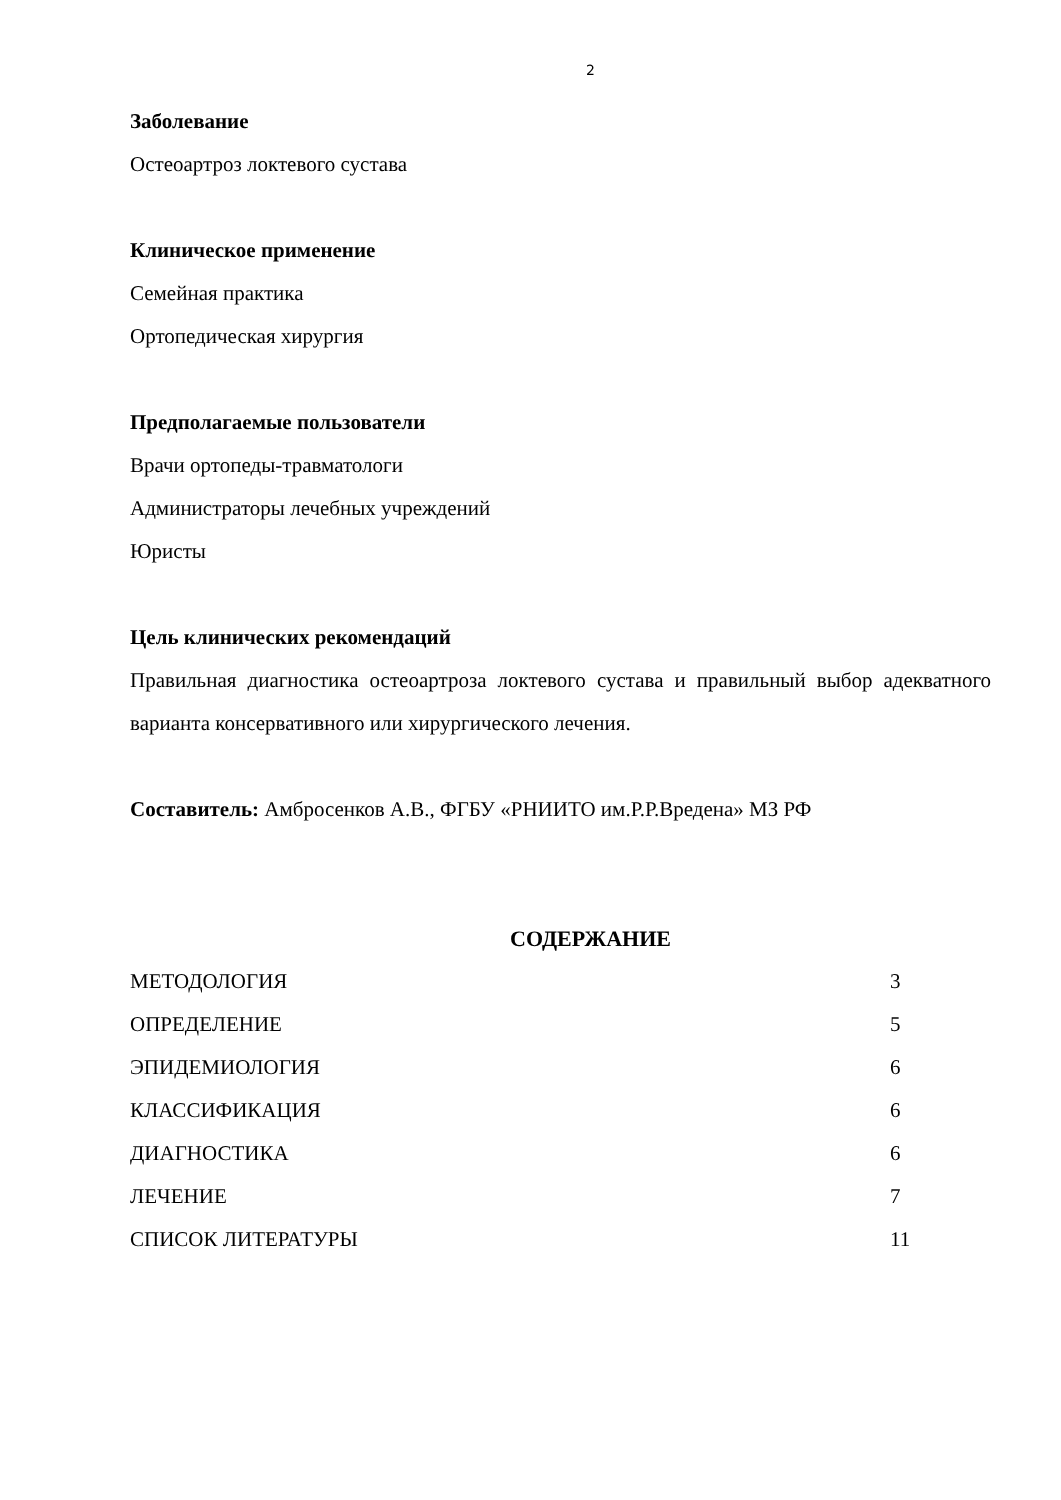2
Заболевание
Остеоартроз локтевого сустава
Клиническое применение
Семейная практика
Ортопедическая хирургия
Предполагаемые пользователи
Врачи ортопеды-травматологи
Администраторы лечебных учреждений
Юристы
Цель клинических рекомендаций
Правильная диагностика остеоартроза локтевого сустава и правильный выбор адекватного варианта консервативного или хирургического лечения.
Составитель: Амбросенков А.В., ФГБУ «РНИИТО им.Р.Р.Вредена» МЗ РФ
СОДЕРЖАНИЕ
| МЕТОДОЛОГИЯ | 3 |
| ОПРЕДЕЛЕНИЕ | 5 |
| ЭПИДЕМИОЛОГИЯ | 6 |
| КЛАССИФИКАЦИЯ | 6 |
| ДИАГНОСТИКА | 6 |
| ЛЕЧЕНИЕ | 7 |
| СПИСОК ЛИТЕРАТУРЫ | 11 |